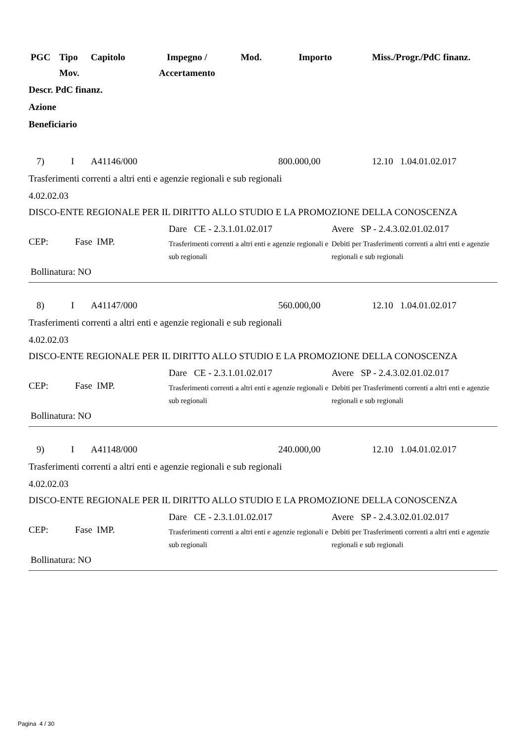| PGC | Tipo Mov. | Capitolo | Impegno / Accertamento | Mod. | Importo | Miss./Progr./PdC finanz. |
Descr. PdC finanz.
Azione
Beneficiario
| 7) | I | A41146/000 | 800.000,00 | 12.10 1.04.01.02.017 |
Trasferimenti correnti a altri enti e agenzie regionali e sub regionali
4.02.02.03
DISCO-ENTE REGIONALE PER IL DIRITTO ALLO STUDIO E LA PROMOZIONE DELLA CONOSCENZA
| CEP: | Fase IMP. | Dare CE - 2.3.1.01.02.017 Trasferimenti correnti a altri enti e agenzie regionali e sub regionali | Avere SP - 2.4.3.02.01.02.017 Debiti per Trasferimenti correnti a altri enti e agenzie regionali e sub regionali |
Bollinatura: NO
| 8) | I | A41147/000 | 560.000,00 | 12.10 1.04.01.02.017 |
Trasferimenti correnti a altri enti e agenzie regionali e sub regionali
4.02.02.03
DISCO-ENTE REGIONALE PER IL DIRITTO ALLO STUDIO E LA PROMOZIONE DELLA CONOSCENZA
| CEP: | Fase IMP. | Dare CE - 2.3.1.01.02.017 Trasferimenti correnti a altri enti e agenzie regionali e sub regionali | Avere SP - 2.4.3.02.01.02.017 Debiti per Trasferimenti correnti a altri enti e agenzie regionali e sub regionali |
Bollinatura: NO
| 9) | I | A41148/000 | 240.000,00 | 12.10 1.04.01.02.017 |
Trasferimenti correnti a altri enti e agenzie regionali e sub regionali
4.02.02.03
DISCO-ENTE REGIONALE PER IL DIRITTO ALLO STUDIO E LA PROMOZIONE DELLA CONOSCENZA
| CEP: | Fase IMP. | Dare CE - 2.3.1.01.02.017 Trasferimenti correnti a altri enti e agenzie regionali e sub regionali | Avere SP - 2.4.3.02.01.02.017 Debiti per Trasferimenti correnti a altri enti e agenzie regionali e sub regionali |
Bollinatura: NO
Pagina 4 / 30